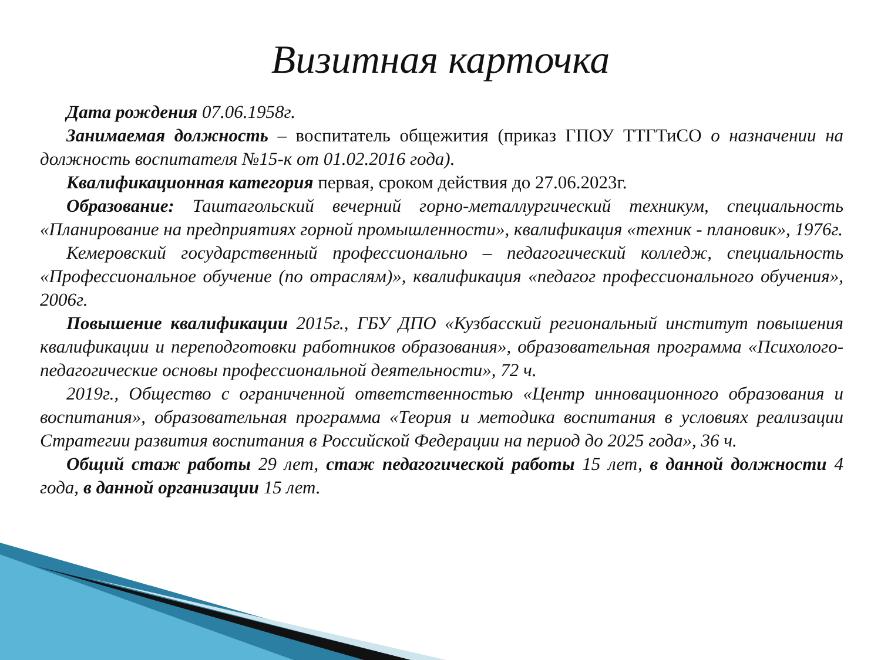Визитная карточка
Дата рождения 07.06.1958г.
Занимаемая должность – воспитатель общежития (приказ ГПОУ ТТГТиСО о назначении на должность воспитателя №15-к от 01.02.2016 года).
Квалификационная категория первая, сроком действия до 27.06.2023г.
Образование: Таштагольский вечерний горно-металлургический техникум, специальность «Планирование на предприятиях горной промышленности», квалификация «техник - плановик», 1976г.
Кемеровский государственный профессионально – педагогический колледж, специальность «Профессиональное обучение (по отраслям)», квалификация «педагог профессионального обучения», 2006г.
Повышение квалификации 2015г., ГБУ ДПО «Кузбасский региональный институт повышения квалификации и переподготовки работников образования», образовательная программа «Психолого-педагогические основы профессиональной деятельности», 72 ч.
2019г., Общество с ограниченной ответственностью «Центр инновационного образования и воспитания», образовательная программа «Теория и методика воспитания в условиях реализации Стратегии развития воспитания в Российской Федерации на период до 2025 года», 36 ч.
Общий стаж работы 29 лет, стаж педагогической работы 15 лет, в данной должности 4 года, в данной организации 15 лет.